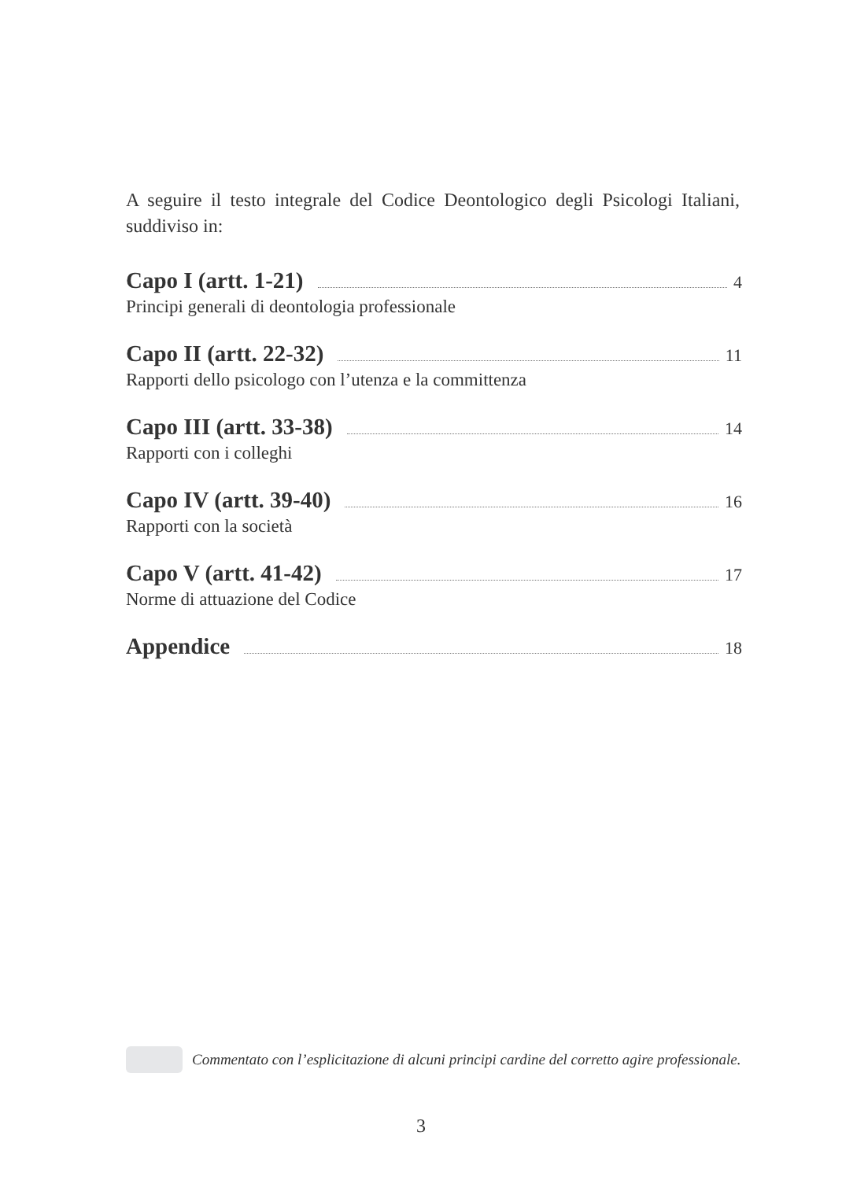A seguire il testo integrale del Codice Deontologico degli Psicologi Italiani, suddiviso in:
Capo I (artt. 1-21) 4
Principi generali di deontologia professionale
Capo II (artt. 22-32) 11
Rapporti dello psicologo con l’utenza e la committenza
Capo III (artt. 33-38) 14
Rapporti con i colleghi
Capo IV (artt. 39-40) 16
Rapporti con la società
Capo V (artt. 41-42) 17
Norme di attuazione del Codice
Appendice 18
Commentato con l’esplicitazione di alcuni principi cardine del corretto agire professionale.
3